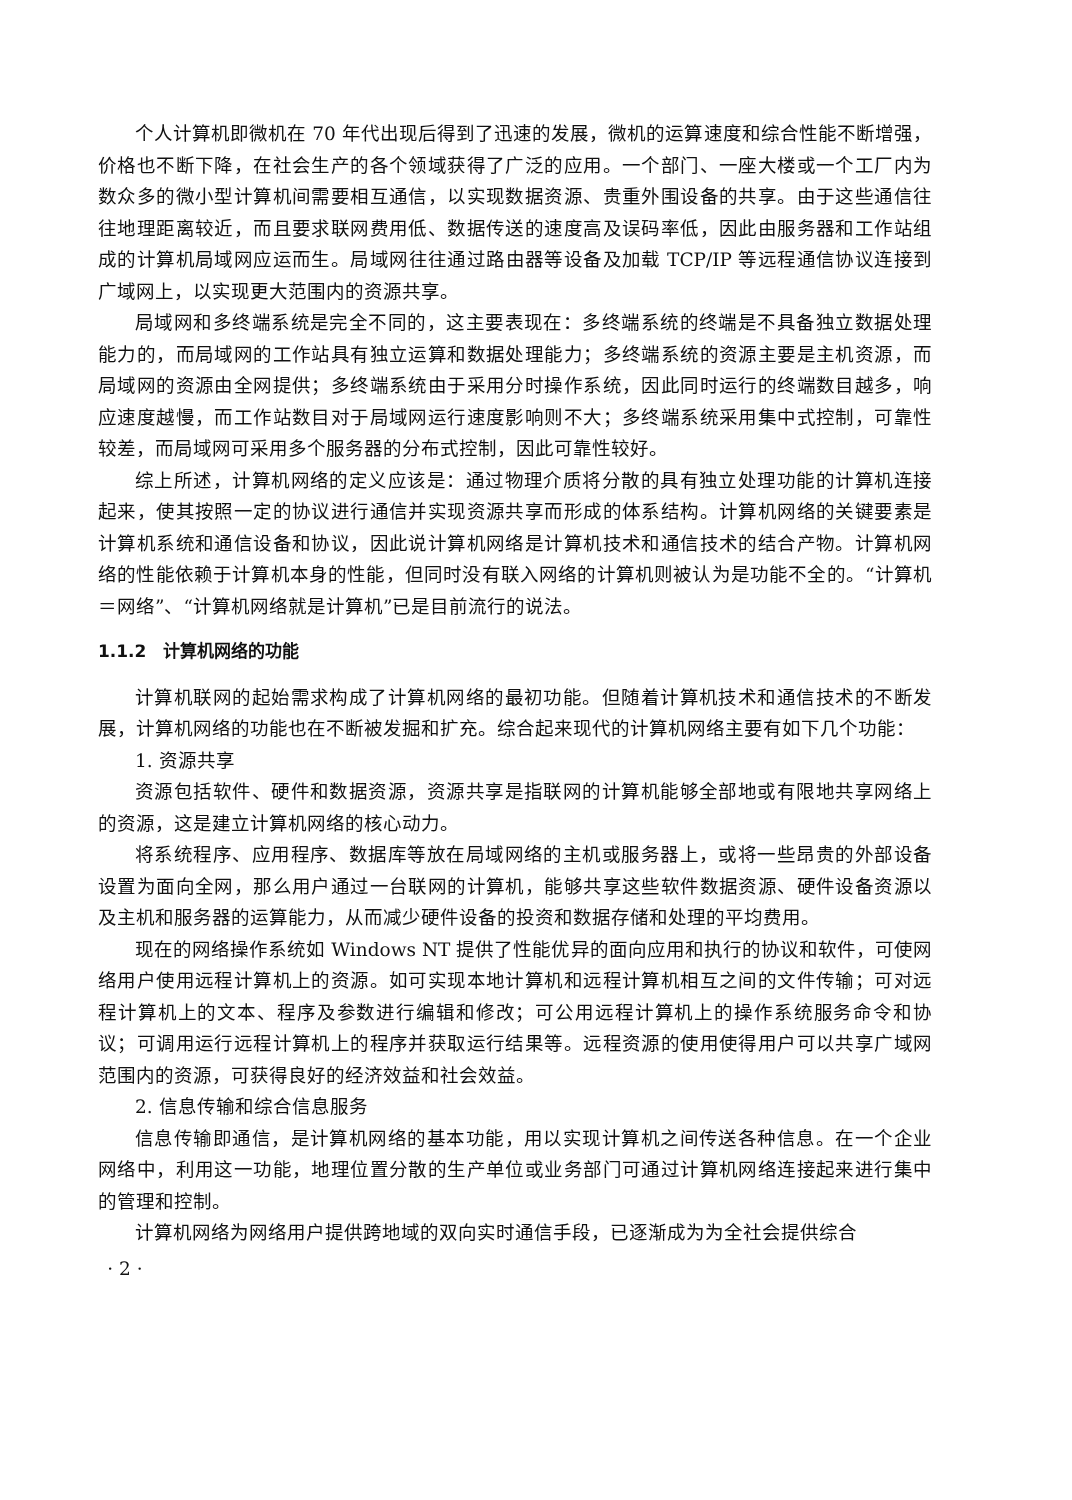个人计算机即微机在 70 年代出现后得到了迅速的发展，微机的运算速度和综合性能不断增强，价格也不断下降，在社会生产的各个领域获得了广泛的应用。一个部门、一座大楼或一个工厂内为数众多的微小型计算机间需要相互通信，以实现数据资源、贵重外围设备的共享。由于这些通信往往地理距离较近，而且要求联网费用低、数据传送的速度高及误码率低，因此由服务器和工作站组成的计算机局域网应运而生。局域网往往通过路由器等设备及加载 TCP/IP 等远程通信协议连接到广域网上，以实现更大范围内的资源共享。
局域网和多终端系统是完全不同的，这主要表现在：多终端系统的终端是不具备独立数据处理能力的，而局域网的工作站具有独立运算和数据处理能力；多终端系统的资源主要是主机资源，而局域网的资源由全网提供；多终端系统由于采用分时操作系统，因此同时运行的终端数目越多，响应速度越慢，而工作站数目对于局域网运行速度影响则不大；多终端系统采用集中式控制，可靠性较差，而局域网可采用多个服务器的分布式控制，因此可靠性较好。
综上所述，计算机网络的定义应该是：通过物理介质将分散的具有独立处理功能的计算机连接起来，使其按照一定的协议进行通信并实现资源共享而形成的体系结构。计算机网络的关键要素是计算机系统和通信设备和协议，因此说计算机网络是计算机技术和通信技术的结合产物。计算机网络的性能依赖于计算机本身的性能，但同时没有联入网络的计算机则被认为是功能不全的。“计算机＝网络”、“计算机网络就是计算机”已是目前流行的说法。
1.1.2　计算机网络的功能
计算机联网的起始需求构成了计算机网络的最初功能。但随着计算机技术和通信技术的不断发展，计算机网络的功能也在不断被发掘和扩充。综合起来现代的计算机网络主要有如下几个功能：
1. 资源共享
资源包括软件、硬件和数据资源，资源共享是指联网的计算机能够全部地或有限地共享网络上的资源，这是建立计算机网络的核心动力。
将系统程序、应用程序、数据库等放在局域网络的主机或服务器上，或将一些昂贵的外部设备设置为面向全网，那么用户通过一台联网的计算机，能够共享这些软件数据资源、硬件设备资源以及主机和服务器的运算能力，从而减少硬件设备的投资和数据存储和处理的平均费用。
现在的网络操作系统如 Windows NT 提供了性能优异的面向应用和执行的协议和软件，可使网络用户使用远程计算机上的资源。如可实现本地计算机和远程计算机相互之间的文件传输；可对远程计算机上的文本、程序及参数进行编辑和修改；可公用远程计算机上的操作系统服务命令和协议；可调用运行远程计算机上的程序并获取运行结果等。远程资源的使用使得用户可以共享广域网范围内的资源，可获得良好的经济效益和社会效益。
2. 信息传输和综合信息服务
信息传输即通信，是计算机网络的基本功能，用以实现计算机之间传送各种信息。在一个企业网络中，利用这一功能，地理位置分散的生产单位或业务部门可通过计算机网络连接起来进行集中的管理和控制。
计算机网络为网络用户提供跨地域的双向实时通信手段，已逐渐成为为全社会提供综合
· 2 ·